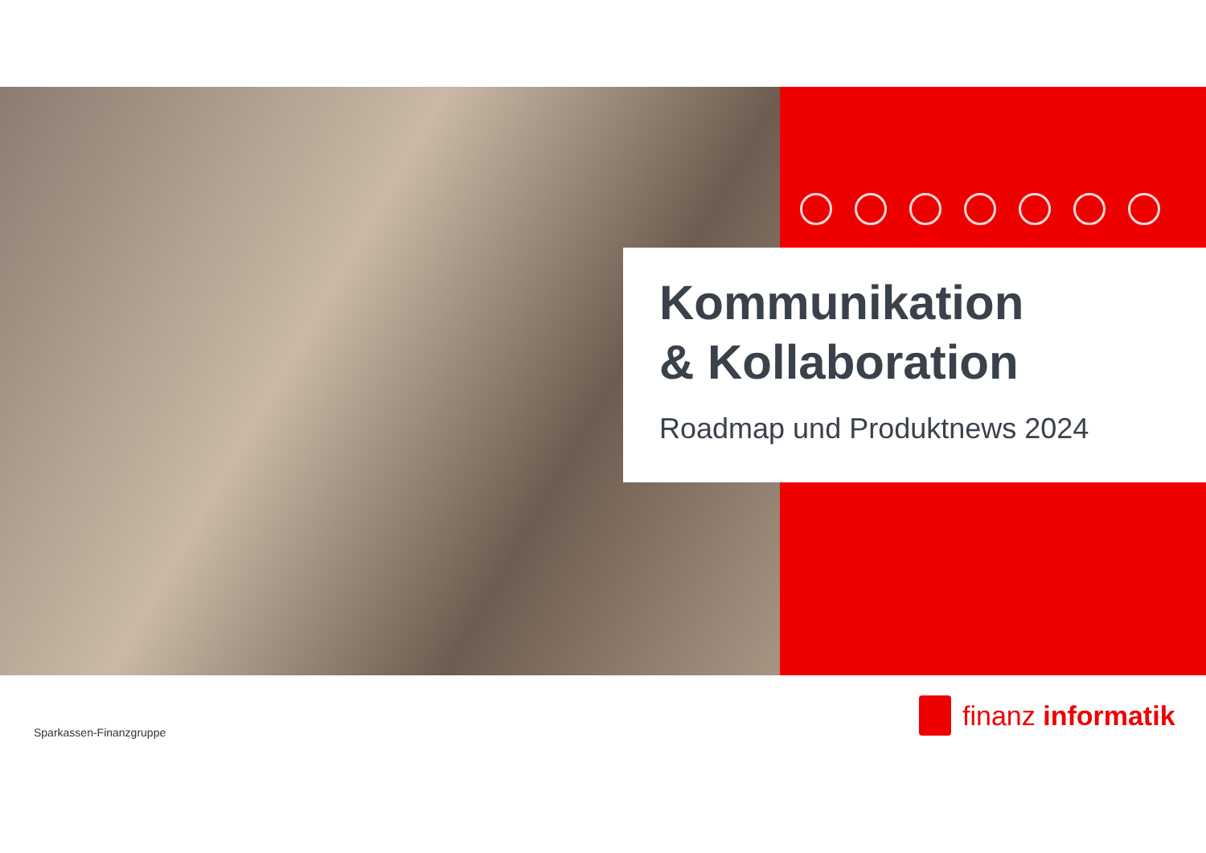Kommunikation
& Kollaboration
Roadmap und Produktnews 2024
Sparkassen-Finanzgruppe
finanz informatik